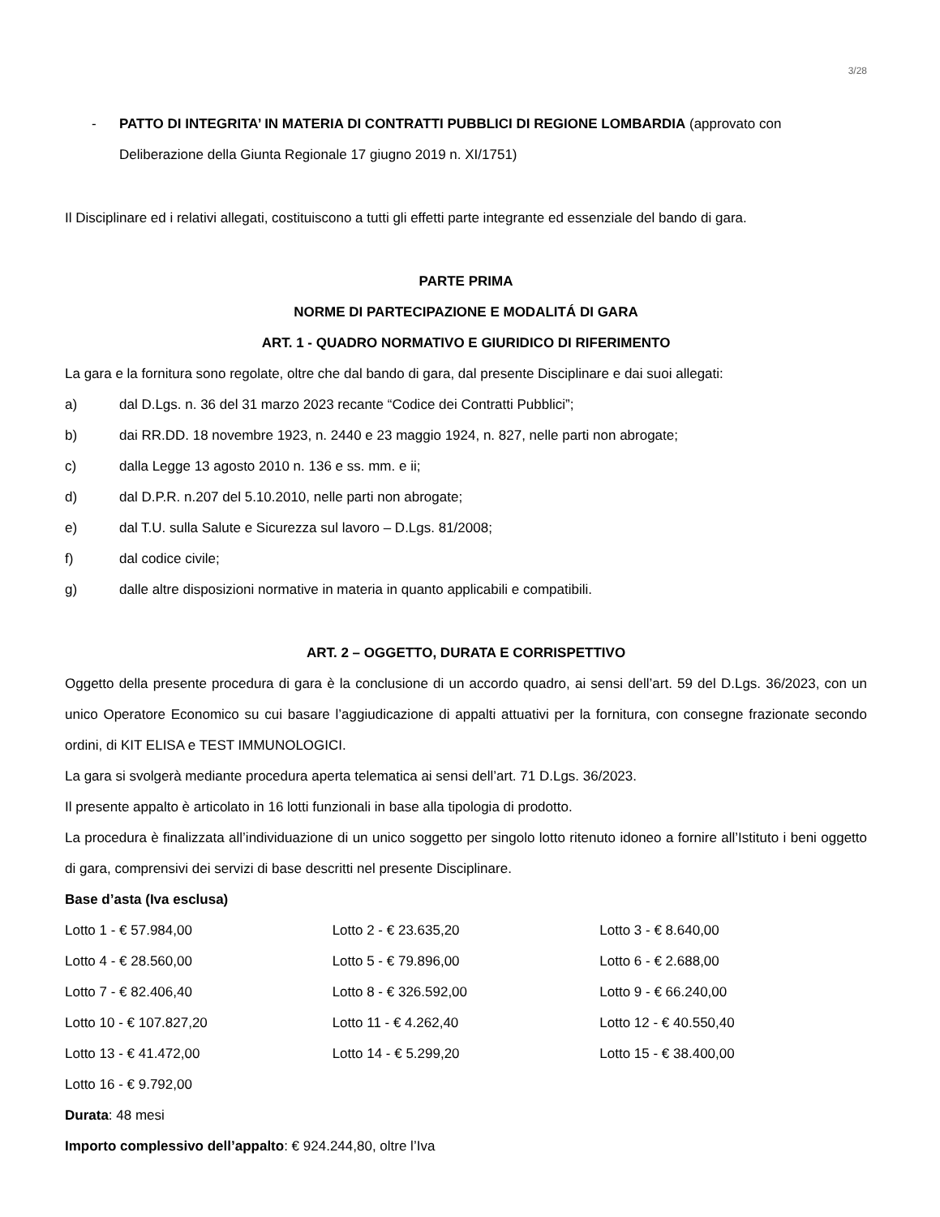3/28
- PATTO DI INTEGRITA’ IN MATERIA DI CONTRATTI PUBBLICI DI REGIONE LOMBARDIA (approvato con
Deliberazione della Giunta Regionale 17 giugno 2019 n. XI/1751)
Il Disciplinare ed i relativi allegati, costituiscono a tutti gli effetti parte integrante ed essenziale del bando di gara.
PARTE PRIMA
NORME DI PARTECIPAZIONE E MODALITÁ DI GARA
ART. 1 - QUADRO NORMATIVO E GIURIDICO DI RIFERIMENTO
La gara e la fornitura sono regolate, oltre che dal bando di gara, dal presente Disciplinare e dai suoi allegati:
a) dal D.Lgs. n. 36 del 31 marzo 2023 recante “Codice dei Contratti Pubblici”;
b) dai RR.DD. 18 novembre 1923, n. 2440 e 23 maggio 1924, n. 827, nelle parti non abrogate;
c) dalla Legge 13 agosto 2010 n. 136 e ss. mm. e ii;
d) dal D.P.R. n.207 del 5.10.2010, nelle parti non abrogate;
e) dal T.U. sulla Salute e Sicurezza sul lavoro – D.Lgs. 81/2008;
f) dal codice civile;
g) dalle altre disposizioni normative in materia in quanto applicabili e compatibili.
ART. 2 – OGGETTO, DURATA E CORRISPETTIVO
Oggetto della presente procedura di gara è la conclusione di un accordo quadro, ai sensi dell’art. 59 del D.Lgs. 36/2023, con un unico Operatore Economico su cui basare l’aggiudicazione di appalti attuativi per la fornitura, con consegne frazionate secondo ordini, di KIT ELISA e TEST IMMUNOLOGICI.
La gara si svolgerà mediante procedura aperta telematica ai sensi dell’art. 71 D.Lgs. 36/2023.
Il presente appalto è articolato in 16 lotti funzionali in base alla tipologia di prodotto.
La procedura è finalizzata all’individuazione di un unico soggetto per singolo lotto ritenuto idoneo a fornire all’Istituto i beni oggetto di gara, comprensivi dei servizi di base descritti nel presente Disciplinare.
Base d’asta (Iva esclusa)
| Lotto 1 - € 57.984,00 | Lotto 2 - € 23.635,20 | Lotto 3 - € 8.640,00 |
| Lotto 4 - € 28.560,00 | Lotto 5 - € 79.896,00 | Lotto 6 - € 2.688,00 |
| Lotto 7 - € 82.406,40 | Lotto 8 - € 326.592,00 | Lotto 9 - € 66.240,00 |
| Lotto 10 - € 107.827,20 | Lotto 11 - € 4.262,40 | Lotto 12 - € 40.550,40 |
| Lotto 13 - € 41.472,00 | Lotto 14 - € 5.299,20 | Lotto 15 - € 38.400,00 |
| Lotto 16 - € 9.792,00 | | |
Durata: 48 mesi
Importo complessivo dell’appalto: € 924.244,80, oltre l’Iva